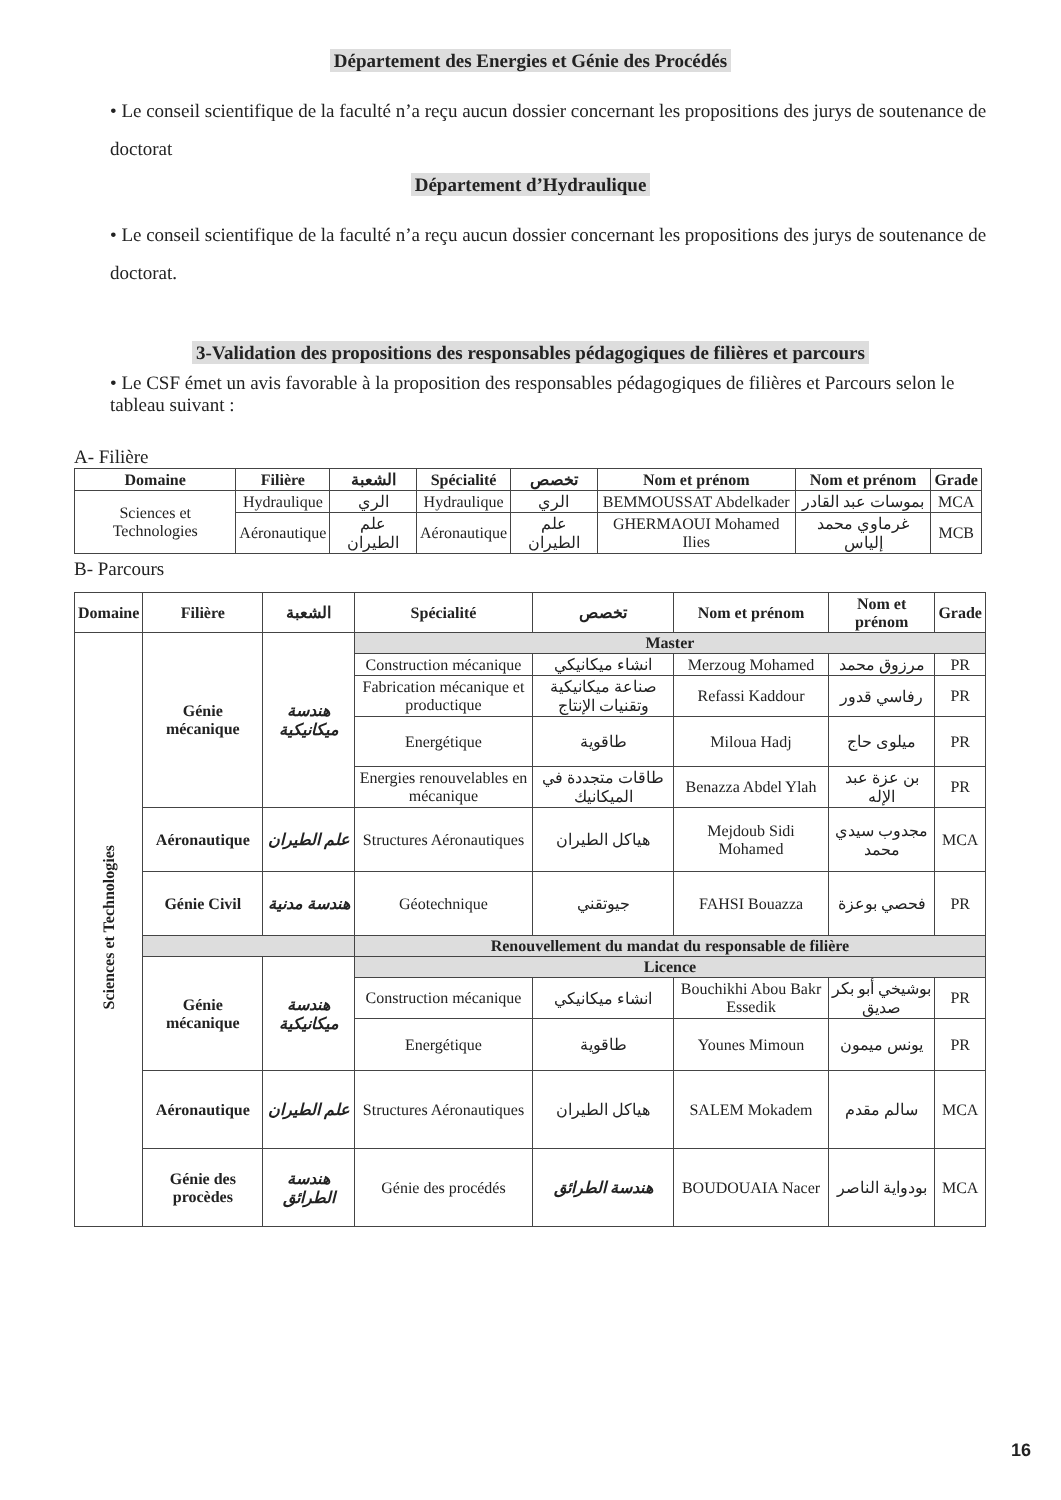Département des Energies et Génie des Procédés
• Le conseil scientifique de la faculté n’a reçu aucun dossier concernant les propositions des jurys de soutenance de doctorat
Département d’Hydraulique
• Le conseil scientifique de la faculté n’a reçu aucun dossier concernant les propositions des jurys de soutenance de doctorat.
3-Validation des propositions des responsables pédagogiques de filières et parcours
• Le CSF émet un avis favorable à la proposition des responsables pédagogiques de filières et Parcours selon le tableau suivant :
A- Filière
| Domaine | Filière | الشعبة | Spécialité | تخصص | Nom et prénom | Nom et prénom | Grade |
| --- | --- | --- | --- | --- | --- | --- | --- |
| Sciences et Technologies | Hydraulique | الري | Hydraulique | الري | BEMMOUSSAT Abdelkader | بموسات عبد القادر | MCA |
| | Aéronautique | علم الطيران | Aéronautique | علم الطيران | GHERMAOUI Mohamed Ilies | غرماوي محمد إلياس | MCB |
B- Parcours
| Domaine | Filière | الشعبة | Spécialité | تخصص | Nom et prénom | Nom et prénom | Grade |
| --- | --- | --- | --- | --- | --- | --- | --- |
| Sciences et Technologies | Génie mécanique | هندسة ميكانيكية | Master | | | | |
| | | | Construction mécanique | انشاء ميكانيكي | Merzoug Mohamed | مرزوق محمد | PR |
| | | | Fabrication mécanique et productique | صناعة ميكانيكية وتقنيات الإنتاج | Refassi Kaddour | رفاسي قدور | PR |
| | | | Energétique | طاقوية | Miloua Hadj | ميلوى حاج | PR |
| | | | Energies renouvelables en mécanique | طاقات متجددة في الميكانيك | Benazza Abdel Ylah | بن عزة عبد الإله | PR |
| | Aéronautique | علم الطيران | Structures Aéronautiques | هياكل الطيران | Mejdoub Sidi Mohamed | مجدوب سيدي محمد | MCA |
| | Génie Civil | هندسة مدنية | Géotechnique | جيوتقني | FAHSI Bouazza | فحصي بوعزة | PR |
| | | | Renouvellement du mandat du responsable de filière | | | | |
| | Génie mécanique | هندسة ميكانيكية | Licence | | | | |
| | | | Construction mécanique | انشاء ميكانيكي | Bouchikhi Abou Bakr Essedik | بوشيخي أبو بكر صديق | PR |
| | | | Energétique | طاقوية | Younes Mimoun | يونس ميمون | PR |
| | Aéronautique | علم الطيران | Structures Aéronautiques | هياكل الطيران | SALEM Mokadem | سالم مقدم | MCA |
| | Génie des procèdes | هندسة الطرائق | Génie des procédés | هندسة الطرائق | BOUDOUAIA Nacer | بودواية الناصر | MCA |
16